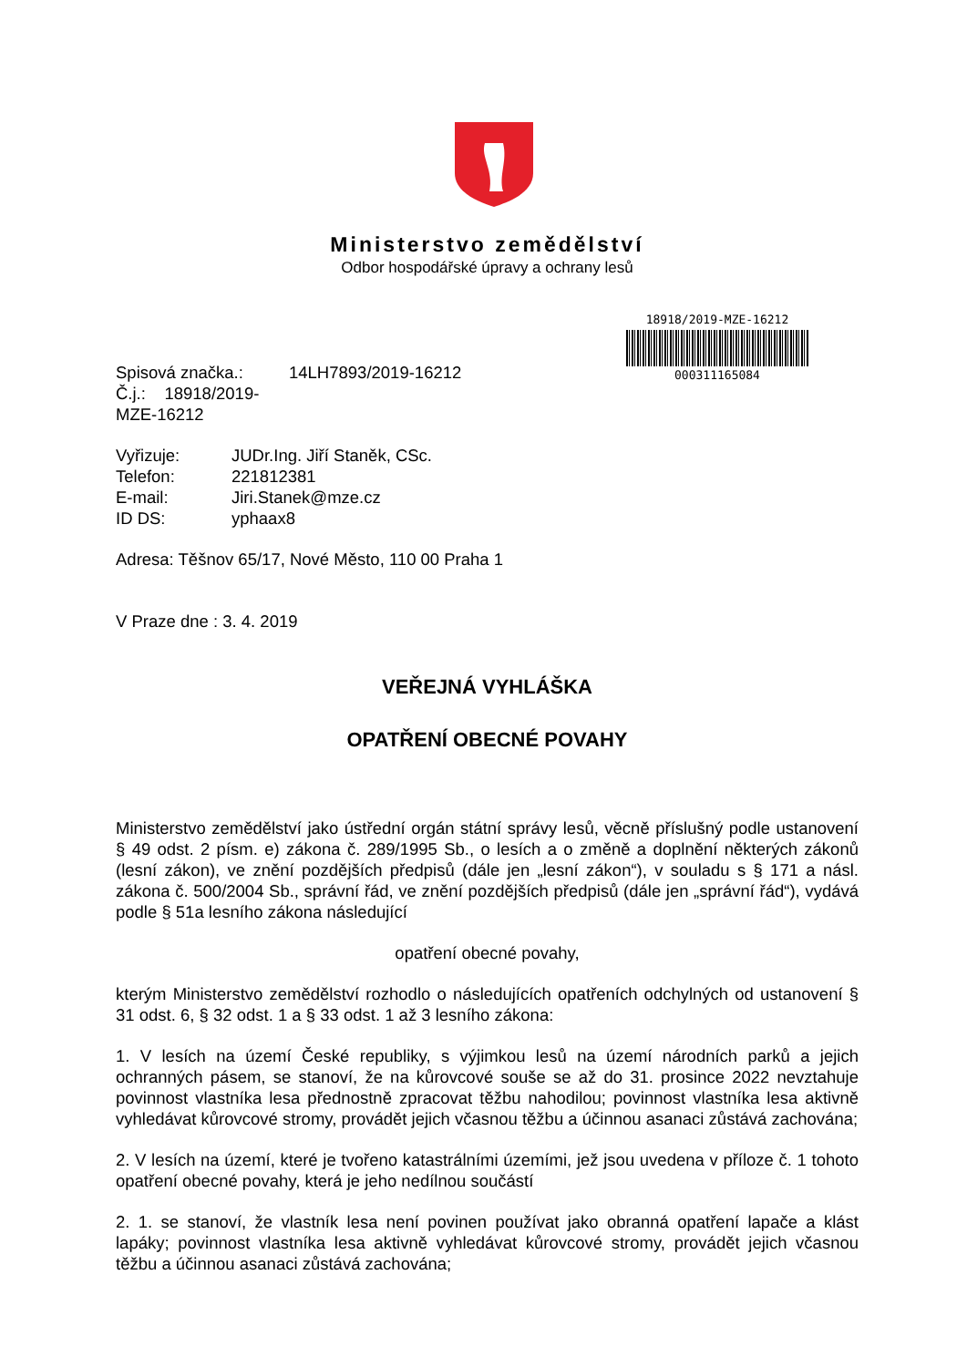Ministerstvo zemědělství
Odbor hospodářské úpravy a ochrany lesů
18918/2019-MZE-16212
000311165084
| Spisová značka.: | 14LH7893/2019-16212 |
| Č.j.: 18918/2019-MZE-16212 | |
| Vyřizuje: | JUDr.Ing. Jiří Staněk, CSc. |
| Telefon: | 221812381 |
| E-mail: | Jiri.Stanek@mze.cz |
| ID DS: | yphaax8 |
Adresa: Těšnov 65/17, Nové Město, 110 00 Praha 1
V Praze dne : 3. 4. 2019
VEŘEJNÁ VYHLÁŠKA
OPATŘENÍ OBECNÉ POVAHY
Ministerstvo zemědělství jako ústřední orgán státní správy lesů, věcně příslušný podle ustanovení § 49 odst. 2 písm. e) zákona č. 289/1995 Sb., o lesích a o změně a doplnění některých zákonů (lesní zákon), ve znění pozdějších předpisů (dále jen „lesní zákon“), v souladu s § 171 a násl. zákona č. 500/2004 Sb., správní řád, ve znění pozdějších předpisů (dále jen „správní řád“), vydává podle § 51a lesního zákona následující
opatření obecné povahy,
kterým Ministerstvo zemědělství rozhodlo o následujících opatřeních odchylných od ustanovení § 31 odst. 6, § 32 odst. 1 a § 33 odst. 1 až 3 lesního zákona:
1. V lesích na území České republiky, s výjimkou lesů na území národních parků a jejich ochranných pásem, se stanoví, že na kůrovcové souše se až do 31. prosince 2022 nevztahuje povinnost vlastníka lesa přednostně zpracovat těžbu nahodilou; povinnost vlastníka lesa aktivně vyhledávat kůrovcové stromy, provádět jejich včasnou těžbu a účinnou asanaci zůstává zachována;
2. V lesích na území, které je tvořeno katastrálními územími, jež jsou uvedena v příloze č. 1 tohoto opatření obecné povahy, která je jeho nedílnou součástí
2. 1. se stanoví, že vlastník lesa není povinen používat jako obranná opatření lapače a klást lapáky; povinnost vlastníka lesa aktivně vyhledávat kůrovcové stromy, provádět jejich včasnou těžbu a účinnou asanaci zůstává zachována;